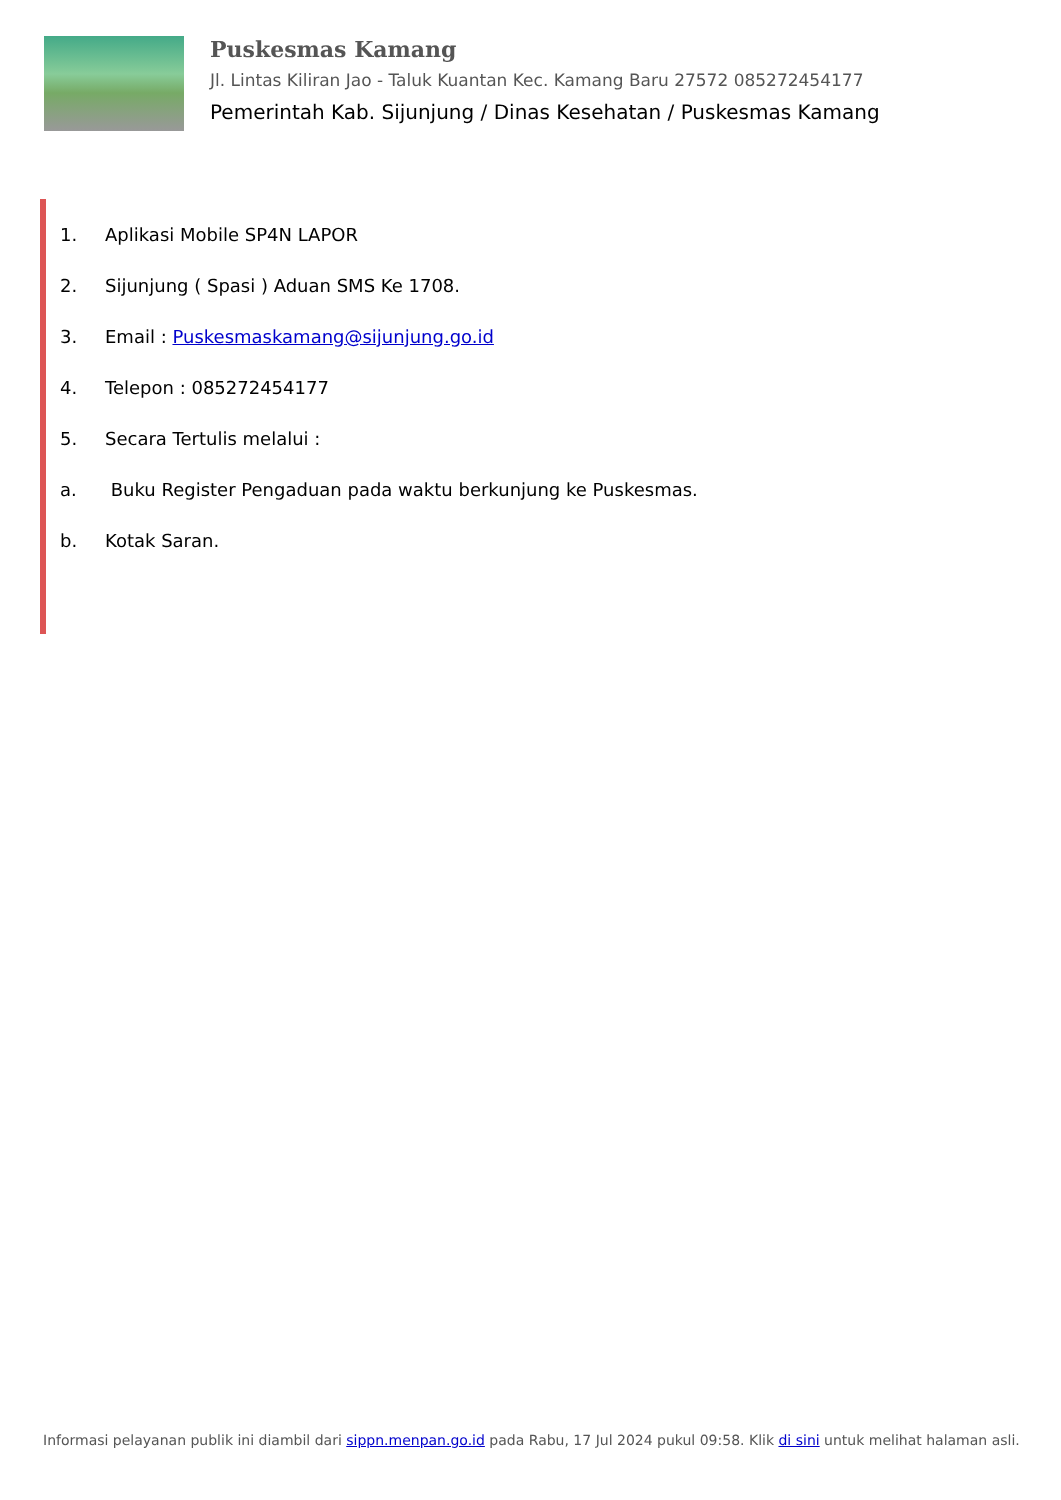Puskesmas Kamang
Jl. Lintas Kiliran Jao - Taluk Kuantan Kec. Kamang Baru 27572 085272454177
Pemerintah Kab. Sijunjung / Dinas Kesehatan / Puskesmas Kamang
1. Aplikasi Mobile SP4N LAPOR
2. Sijunjung ( Spasi ) Aduan SMS Ke 1708.
3. Email : Puskesmaskamang@sijunjung.go.id
4. Telepon : 085272454177
5. Secara Tertulis melalui :
a. Buku Register Pengaduan pada waktu berkunjung ke Puskesmas.
b. Kotak Saran.
Informasi pelayanan publik ini diambil dari sippn.menpan.go.id pada Rabu, 17 Jul 2024 pukul 09:58. Klik di sini untuk melihat halaman asli.